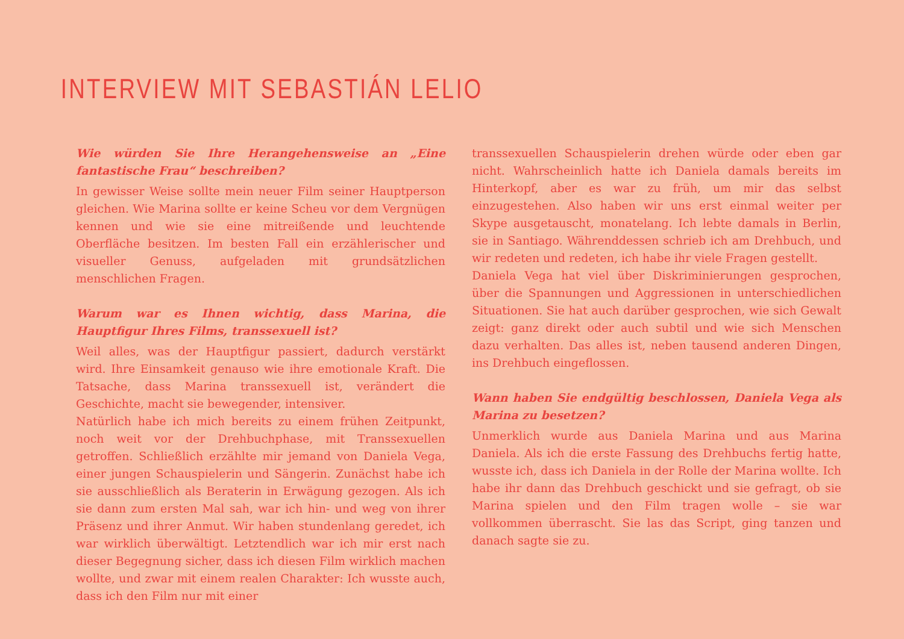INTERVIEW MIT SEBASTIÁN LELIO
Wie würden Sie Ihre Herangehensweise an „Eine fantastische Frau“ beschreiben?
In gewisser Weise sollte mein neuer Film seiner Hauptperson gleichen. Wie Marina sollte er keine Scheu vor dem Vergnügen kennen und wie sie eine mitreißende und leuchtende Oberfläche besitzen. Im besten Fall ein erzählerischer und visueller Genuss, aufgeladen mit grundsätzlichen menschlichen Fragen.
Warum war es Ihnen wichtig, dass Marina, die Hauptfigur Ihres Films, transsexuell ist?
Weil alles, was der Hauptfigur passiert, dadurch verstärkt wird. Ihre Einsamkeit genauso wie ihre emotionale Kraft. Die Tatsache, dass Marina transsexuell ist, verändert die Geschichte, macht sie bewegender, intensiver.
Natürlich habe ich mich bereits zu einem frühen Zeitpunkt, noch weit vor der Drehbuchphase, mit Transsexuellen getroffen. Schließlich erzählte mir jemand von Daniela Vega, einer jungen Schauspielerin und Sängerin. Zunächst habe ich sie ausschließlich als Beraterin in Erwägung gezogen. Als ich sie dann zum ersten Mal sah, war ich hin- und weg von ihrer Präsenz und ihrer Anmut. Wir haben stundenlang geredet, ich war wirklich überwältigt. Letztendlich war ich mir erst nach dieser Begegnung sicher, dass ich diesen Film wirklich machen wollte, und zwar mit einem realen Charakter: Ich wusste auch, dass ich den Film nur mit einer
transsexuellen Schauspielerin drehen würde oder eben gar nicht. Wahrscheinlich hatte ich Daniela damals bereits im Hinterkopf, aber es war zu früh, um mir das selbst einzugestehen. Also haben wir uns erst einmal weiter per Skype ausgetauscht, monatelang. Ich lebte damals in Berlin, sie in Santiago. Währenddessen schrieb ich am Drehbuch, und wir redeten und redeten, ich habe ihr viele Fragen gestellt.
Daniela Vega hat viel über Diskriminierungen gesprochen, über die Spannungen und Aggressionen in unterschiedlichen Situationen. Sie hat auch darüber gesprochen, wie sich Gewalt zeigt: ganz direkt oder auch subtil und wie sich Menschen dazu verhalten. Das alles ist, neben tausend anderen Dingen, ins Drehbuch eingeflossen.
Wann haben Sie endgültig beschlossen, Daniela Vega als Marina zu besetzen?
Unmerklich wurde aus Daniela Marina und aus Marina Daniela. Als ich die erste Fassung des Drehbuchs fertig hatte, wusste ich, dass ich Daniela in der Rolle der Marina wollte. Ich habe ihr dann das Drehbuch geschickt und sie gefragt, ob sie Marina spielen und den Film tragen wolle – sie war vollkommen überrascht. Sie las das Script, ging tanzen und danach sagte sie zu.